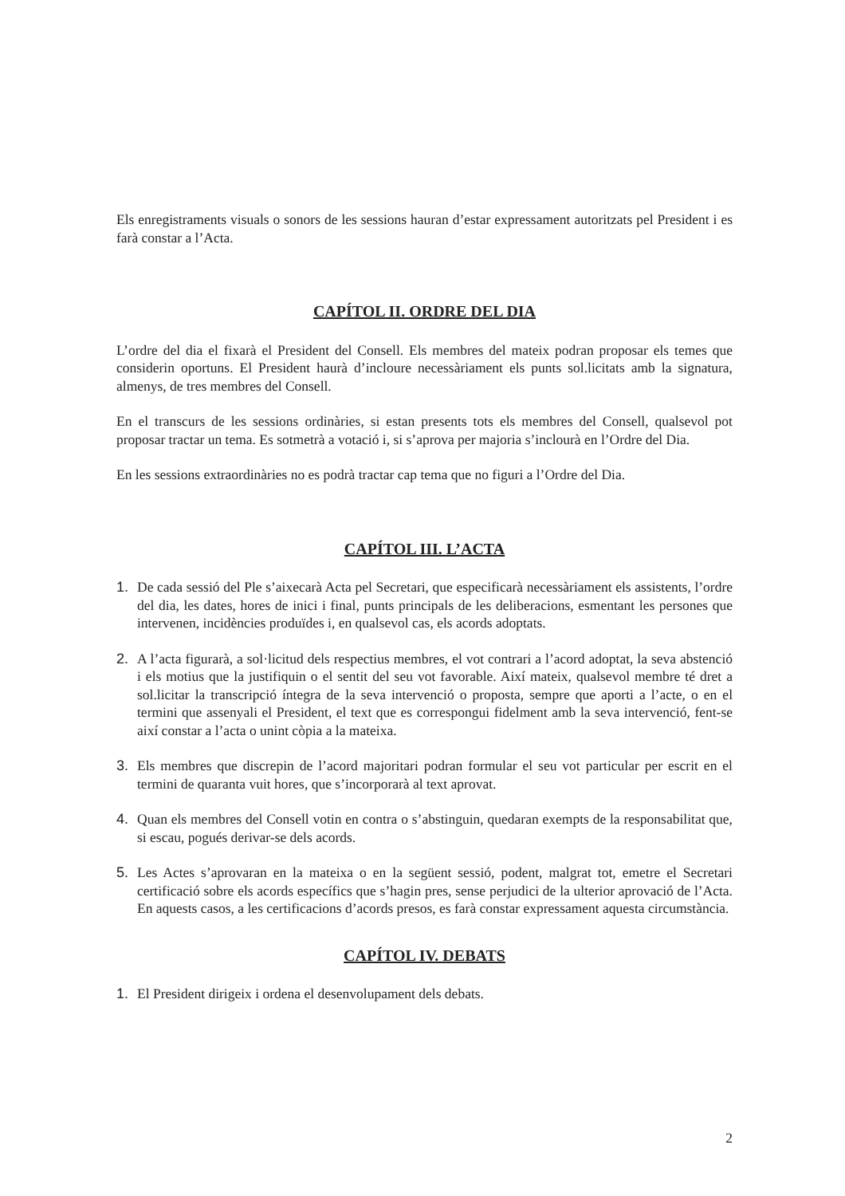Els enregistraments visuals o sonors de les sessions hauran d’estar expressament autoritzats pel President i es farà constar a l’Acta.
CAPÍTOL II. ORDRE DEL DIA
L’ordre del dia el fixarà el President del Consell. Els membres del mateix podran proposar els temes que considerin oportuns. El President haurà d’incloure necessàriament els punts sol.licitats amb la signatura, almenys, de tres membres del Consell.
En el transcurs de les sessions ordinàries, si estan presents tots els membres del Consell, qualsevol pot proposar tractar un tema. Es sotmetrà a votació i, si s’aprova per majoria s’inclourà en l’Ordre del Dia.
En les sessions extraordinàries no es podrà tractar cap tema que no figuri a l’Ordre del Dia.
CAPÍTOL III. L’ACTA
1. De cada sessió del Ple s’aixecarà Acta pel Secretari, que especificarà necessàriament els assistents, l’ordre del dia, les dates, hores de inici i final, punts principals de les deliberacions, esmentant les persones que intervenen, incidències produïdes i, en qualsevol cas, els acords adoptats.
2. A l’acta figurarà, a sol·licitud dels respectius membres, el vot contrari a l’acord adoptat, la seva abstenció i els motius que la justifiquin o el sentit del seu vot favorable. Així mateix, qualsevol membre té dret a sol.licitar la transcripció íntegra de la seva intervenció o proposta, sempre que aporti a l’acte, o en el termini que assenyali el President, el text que es correspongui fidelment amb la seva intervenció, fent-se així constar a l’acta o unint còpia a la mateixa.
3. Els membres que discrepin de l’acord majoritari podran formular el seu vot particular per escrit en el termini de quaranta vuit hores, que s’incorporarà al text aprovat.
4. Quan els membres del Consell votin en contra o s’abstinguin, quedaran exempts de la responsabilitat que, si escau, pogués derivar-se dels acords.
5. Les Actes s’aprovaran en la mateixa o en la següent sessió, podent, malgrat tot, emetre el Secretari certificació sobre els acords específics que s’hagin pres, sense perjudici de la ulterior aprovació de l’Acta. En aquests casos, a les certificacions d’acords presos, es farà constar expressament aquesta circumstància.
CAPÍTOL IV. DEBATS
1. El President dirigeix i ordena el desenvolupament dels debats.
2